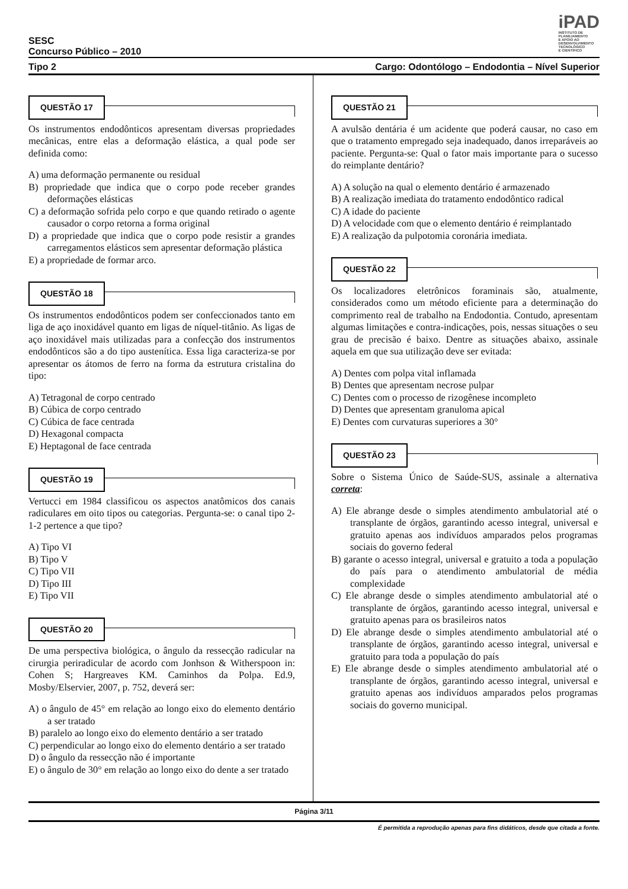iPAD
INSTITUTO DE
PLANEJAMENTO
E APOIO AO
DESENVOLVIMENTO
TECNOLÓGICO
E CIENTÍFICO
SESC
Concurso Público – 2010
Tipo 2 Cargo: Odontólogo – Endodontia – Nível Superior
QUESTÃO 17
Os instrumentos endodônticos apresentam diversas propriedades mecânicas, entre elas a deformação elástica, a qual pode ser definida como:
A) uma deformação permanente ou residual
B) propriedade que indica que o corpo pode receber grandes deformações elásticas
C) a deformação sofrida pelo corpo e que quando retirado o agente causador o corpo retorna a forma original
D) a propriedade que indica que o corpo pode resistir a grandes carregamentos elásticos sem apresentar deformação plástica
E) a propriedade de formar arco.
QUESTÃO 18
Os instrumentos endodônticos podem ser confeccionados tanto em liga de aço inoxidável quanto em ligas de níquel-titânio. As ligas de aço inoxidável mais utilizadas para a confecção dos instrumentos endodônticos são a do tipo austenítica. Essa liga caracteriza-se por apresentar os átomos de ferro na forma da estrutura cristalina do tipo:
A) Tetragonal de corpo centrado
B) Cúbica de corpo centrado
C) Cúbica de face centrada
D) Hexagonal compacta
E) Heptagonal de face centrada
QUESTÃO 19
Vertucci em 1984 classificou os aspectos anatômicos dos canais radiculares em oito tipos ou categorias. Pergunta-se: o canal tipo 2-1-2 pertence a que tipo?
A) Tipo VI
B) Tipo V
C) Tipo VII
D) Tipo III
E) Tipo VII
QUESTÃO 20
De uma perspectiva biológica, o ângulo da ressecção radicular na cirurgia periradicular de acordo com Jonhson & Witherspoon in: Cohen S; Hargreaves KM. Caminhos da Polpa. Ed.9, Mosby/Elservier, 2007, p. 752, deverá ser:
A) o ângulo de 45° em relação ao longo eixo do elemento dentário a ser tratado
B) paralelo ao longo eixo do elemento dentário a ser tratado
C) perpendicular ao longo eixo do elemento dentário a ser tratado
D) o ângulo da ressecção não é importante
E) o ângulo de 30° em relação ao longo eixo do dente a ser tratado
QUESTÃO 21
A avulsão dentária é um acidente que poderá causar, no caso em que o tratamento empregado seja inadequado, danos irreparáveis ao paciente. Pergunta-se: Qual o fator mais importante para o sucesso do reimplante dentário?
A) A solução na qual o elemento dentário é armazenado
B) A realização imediata do tratamento endodôntico radical
C) A idade do paciente
D) A velocidade com que o elemento dentário é reimplantado
E) A realização da pulpotomia coronária imediata.
QUESTÃO 22
Os localizadores eletrônicos foraminais são, atualmente, considerados como um método eficiente para a determinação do comprimento real de trabalho na Endodontia. Contudo, apresentam algumas limitações e contra-indicações, pois, nessas situações o seu grau de precisão é baixo. Dentre as situações abaixo, assinale aquela em que sua utilização deve ser evitada:
A) Dentes com polpa vital inflamada
B) Dentes que apresentam necrose pulpar
C) Dentes com o processo de rizogênese incompleto
D) Dentes que apresentam granuloma apical
E) Dentes com curvaturas superiores a 30°
QUESTÃO 23
Sobre o Sistema Único de Saúde-SUS, assinale a alternativa correta:
A) Ele abrange desde o simples atendimento ambulatorial até o transplante de órgãos, garantindo acesso integral, universal e gratuito apenas aos indivíduos amparados pelos programas sociais do governo federal
B) garante o acesso integral, universal e gratuito a toda a população do país para o atendimento ambulatorial de média complexidade
C) Ele abrange desde o simples atendimento ambulatorial até o transplante de órgãos, garantindo acesso integral, universal e gratuito apenas para os brasileiros natos
D) Ele abrange desde o simples atendimento ambulatorial até o transplante de órgãos, garantindo acesso integral, universal e gratuito para toda a população do país
E) Ele abrange desde o simples atendimento ambulatorial até o transplante de órgãos, garantindo acesso integral, universal e gratuito apenas aos indivíduos amparados pelos programas sociais do governo municipal.
Página 3/11
É permitida a reprodução apenas para fins didáticos, desde que citada a fonte.